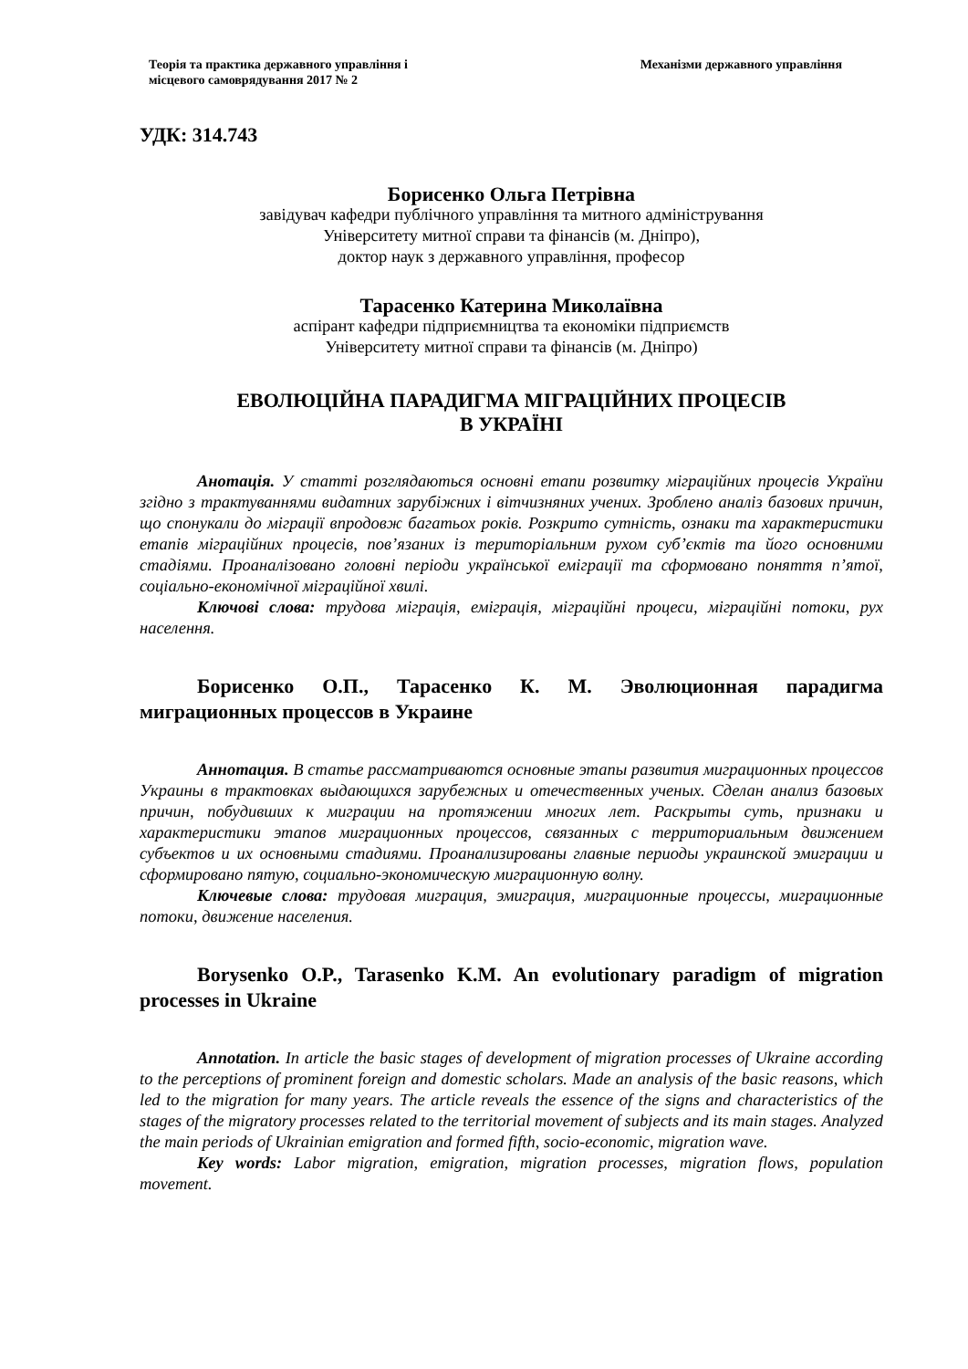Теорія та практика державного управління і
місцевого самоврядування 2017 № 2
Механізми державного управління
УДК: 314.743
Борисенко Ольга Петрівна
завідувач кафедри публічного управління та митного адміністрування
Університету митної справи та фінансів (м. Дніпро),
доктор наук з державного управління, професор
Тарасенко Катерина Миколаївна
аспірант кафедри підприємництва та економіки підприємств
Університету митної справи та фінансів (м. Дніпро)
ЕВОЛЮЦІЙНА ПАРАДИГМА МІГРАЦІЙНИХ ПРОЦЕСІВ
В УКРАЇНІ
Анотація. У статті розглядаються основні етапи розвитку міграційних процесів України згідно з трактуваннями видатних зарубіжних і вітчизняних учених. Зроблено аналіз базових причин, що спонукали до міграції впродовж багатьох років. Розкрито сутність, ознаки та характеристики етапів міграційних процесів, пов’язаних із територіальним рухом суб’єктів та його основними стадіями. Проаналізовано головні періоди української еміграції та сформовано поняття п’ятої, соціально-економічної міграційної хвилі.
Ключові слова: трудова міграція, еміграція, міграційні процеси, міграційні потоки, рух населення.
Борисенко О.П., Тарасенко К. М. Эволюционная парадигма миграционных процессов в Украине
Аннотация. В статье рассматриваются основные этапы развития миграционных процессов Украины в трактовках выдающихся зарубежных и отечественных ученых. Сделан анализ базовых причин, побудивших к миграции на протяжении многих лет. Раскрыты суть, признаки и характеристики этапов миграционных процессов, связанных с территориальным движением субъектов и их основными стадиями. Проанализированы главные периоды украинской эмиграции и сформировано пятую, социально-экономическую миграционную волну.
Ключевые слова: трудовая миграция, эмиграция, миграционные процессы, миграционные потоки, движение населения.
Borysenko O.P., Tarasenko K.M. An evolutionary paradigm of migration processes in Ukraine
Annotation. In article the basic stages of development of migration processes of Ukraine according to the perceptions of prominent foreign and domestic scholars. Made an analysis of the basic reasons, which led to the migration for many years. The article reveals the essence of the signs and characteristics of the stages of the migratory processes related to the territorial movement of subjects and its main stages. Analyzed the main periods of Ukrainian emigration and formed fifth, socio-economic, migration wave.
Key words: Labor migration, emigration, migration processes, migration flows, population movement.